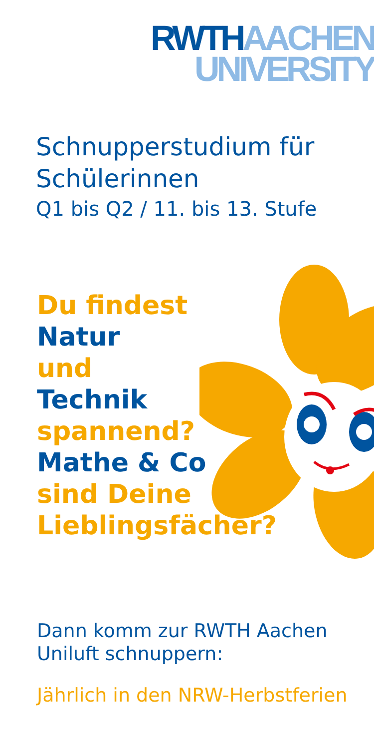RWTH AACHEN
UNIVERSITY
Schnupperstudium für
Schülerinnen
Q1 bis Q2 / 11. bis 13. Stufe
Du findest
Natur
und
Technik
spannend?
Mathe & Co
sind Deine
Lieblingsfächer?
Dann komm zur RWTH Aachen
Uniluft schnuppern:
Jährlich in den NRW-Herbstferien